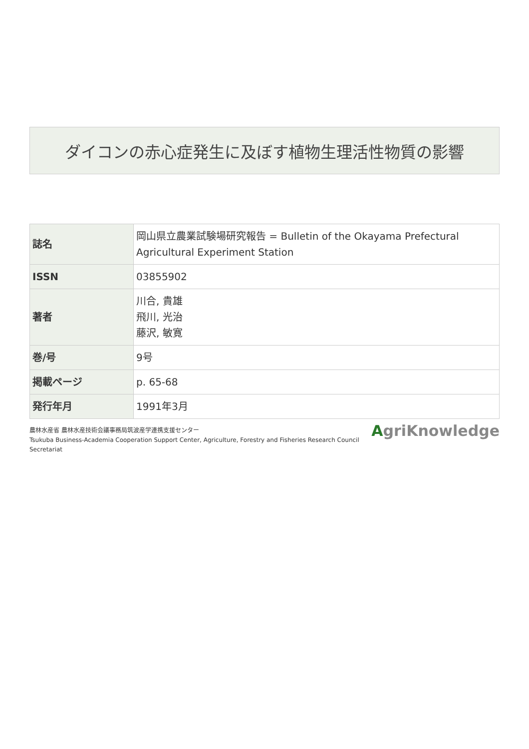ダイコンの赤心症発生に及ぼす植物生理活性物質の影響
| 誌名 | 岡山県立農業試験場研究報告 = Bulletin of the Okayama Prefectural Agricultural Experiment Station |
| ISSN | 03855902 |
| 著者 | 川合, 貴雄 飛川, 光治 藤沢, 敏寛 |
| 巻/号 | 9号 |
| 掲載ページ | p. 65-68 |
| 発行年月 | 1991年3月 |
農林水産省 農林水産技術会議事務局筑波産学連携支援センター
Tsukuba Business-Academia Cooperation Support Center, Agriculture, Forestry and Fisheries Research Council
Secretariat
AgriKnowledge